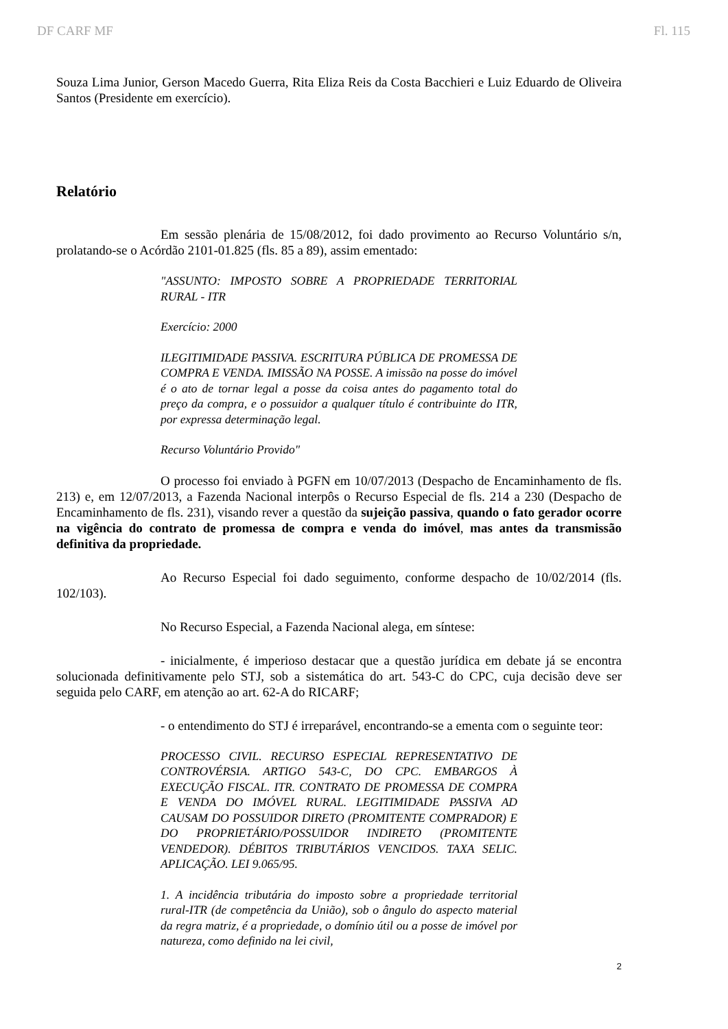DF CARF MF Fl. 115
Souza Lima Junior, Gerson Macedo Guerra, Rita Eliza Reis da Costa Bacchieri e Luiz Eduardo de Oliveira Santos (Presidente em exercício).
Relatório
Em sessão plenária de 15/08/2012, foi dado provimento ao Recurso Voluntário s/n, prolatando-se o Acórdão 2101-01.825 (fls. 85 a 89), assim ementado:
"ASSUNTO: IMPOSTO SOBRE A PROPRIEDADE TERRITORIAL RURAL - ITR
Exercício: 2000
ILEGITIMIDADE PASSIVA. ESCRITURA PÚBLICA DE PROMESSA DE COMPRA E VENDA. IMISSÃO NA POSSE. A imissão na posse do imóvel é o ato de tornar legal a posse da coisa antes do pagamento total do preço da compra, e o possuidor a qualquer título é contribuinte do ITR, por expressa determinação legal.
Recurso Voluntário Provido"
O processo foi enviado à PGFN em 10/07/2013 (Despacho de Encaminhamento de fls. 213) e, em 12/07/2013, a Fazenda Nacional interpôs o Recurso Especial de fls. 214 a 230 (Despacho de Encaminhamento de fls. 231), visando rever a questão da sujeição passiva, quando o fato gerador ocorre na vigência do contrato de promessa de compra e venda do imóvel, mas antes da transmissão definitiva da propriedade.
Ao Recurso Especial foi dado seguimento, conforme despacho de 10/02/2014 (fls. 102/103).
No Recurso Especial, a Fazenda Nacional alega, em síntese:
- inicialmente, é imperioso destacar que a questão jurídica em debate já se encontra solucionada definitivamente pelo STJ, sob a sistemática do art. 543-C do CPC, cuja decisão deve ser seguida pelo CARF, em atenção ao art. 62-A do RICARF;
- o entendimento do STJ é irreparável, encontrando-se a ementa com o seguinte teor:
PROCESSO CIVIL. RECURSO ESPECIAL REPRESENTATIVO DE CONTROVÉRSIA. ARTIGO 543-C, DO CPC. EMBARGOS À EXECUÇÃO FISCAL. ITR. CONTRATO DE PROMESSA DE COMPRA E VENDA DO IMÓVEL RURAL. LEGITIMIDADE PASSIVA AD CAUSAM DO POSSUIDOR DIRETO (PROMITENTE COMPRADOR) E DO PROPRIETÁRIO/POSSUIDOR INDIRETO (PROMITENTE VENDEDOR). DÉBITOS TRIBUTÁRIOS VENCIDOS. TAXA SELIC. APLICAÇÃO. LEI 9.065/95.
1. A incidência tributária do imposto sobre a propriedade territorial rural-ITR (de competência da União), sob o ângulo do aspecto material da regra matriz, é a propriedade, o domínio útil ou a posse de imóvel por natureza, como definido na lei civil,
2